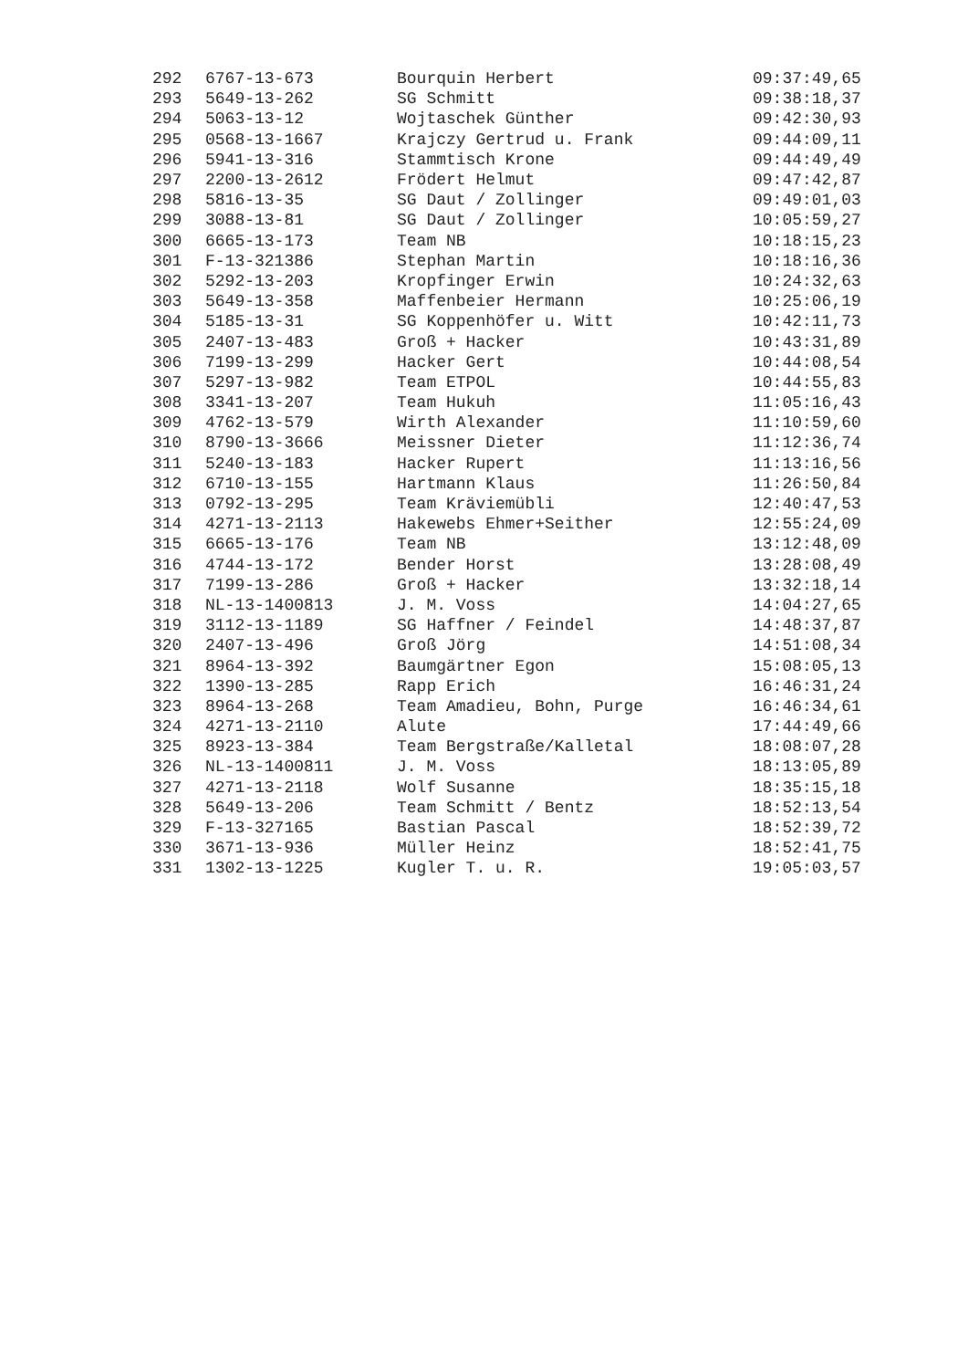| 292 | 6767-13-673 | Bourquin Herbert | 09:37:49,65 |
| 293 | 5649-13-262 | SG Schmitt | 09:38:18,37 |
| 294 | 5063-13-12 | Wojtaschek Günther | 09:42:30,93 |
| 295 | 0568-13-1667 | Krajczy Gertrud u. Frank | 09:44:09,11 |
| 296 | 5941-13-316 | Stammtisch Krone | 09:44:49,49 |
| 297 | 2200-13-2612 | Frödert Helmut | 09:47:42,87 |
| 298 | 5816-13-35 | SG Daut / Zollinger | 09:49:01,03 |
| 299 | 3088-13-81 | SG Daut / Zollinger | 10:05:59,27 |
| 300 | 6665-13-173 | Team NB | 10:18:15,23 |
| 301 | F-13-321386 | Stephan Martin | 10:18:16,36 |
| 302 | 5292-13-203 | Kropfinger Erwin | 10:24:32,63 |
| 303 | 5649-13-358 | Maffenbeier Hermann | 10:25:06,19 |
| 304 | 5185-13-31 | SG Koppenhöfer u. Witt | 10:42:11,73 |
| 305 | 2407-13-483 | Groß + Hacker | 10:43:31,89 |
| 306 | 7199-13-299 | Hacker Gert | 10:44:08,54 |
| 307 | 5297-13-982 | Team ETPOL | 10:44:55,83 |
| 308 | 3341-13-207 | Team Hukuh | 11:05:16,43 |
| 309 | 4762-13-579 | Wirth Alexander | 11:10:59,60 |
| 310 | 8790-13-3666 | Meissner Dieter | 11:12:36,74 |
| 311 | 5240-13-183 | Hacker Rupert | 11:13:16,56 |
| 312 | 6710-13-155 | Hartmann Klaus | 11:26:50,84 |
| 313 | 0792-13-295 | Team Kräviemübli | 12:40:47,53 |
| 314 | 4271-13-2113 | Hakewebs Ehmer+Seither | 12:55:24,09 |
| 315 | 6665-13-176 | Team NB | 13:12:48,09 |
| 316 | 4744-13-172 | Bender Horst | 13:28:08,49 |
| 317 | 7199-13-286 | Groß + Hacker | 13:32:18,14 |
| 318 | NL-13-1400813 | J. M. Voss | 14:04:27,65 |
| 319 | 3112-13-1189 | SG Haffner / Feindel | 14:48:37,87 |
| 320 | 2407-13-496 | Groß Jörg | 14:51:08,34 |
| 321 | 8964-13-392 | Baumgärtner Egon | 15:08:05,13 |
| 322 | 1390-13-285 | Rapp Erich | 16:46:31,24 |
| 323 | 8964-13-268 | Team Amadieu, Bohn, Purge | 16:46:34,61 |
| 324 | 4271-13-2110 | Alute | 17:44:49,66 |
| 325 | 8923-13-384 | Team Bergstraße/Kalletal | 18:08:07,28 |
| 326 | NL-13-1400811 | J. M. Voss | 18:13:05,89 |
| 327 | 4271-13-2118 | Wolf Susanne | 18:35:15,18 |
| 328 | 5649-13-206 | Team Schmitt / Bentz | 18:52:13,54 |
| 329 | F-13-327165 | Bastian Pascal | 18:52:39,72 |
| 330 | 3671-13-936 | Müller Heinz | 18:52:41,75 |
| 331 | 1302-13-1225 | Kugler T. u. R. | 19:05:03,57 |